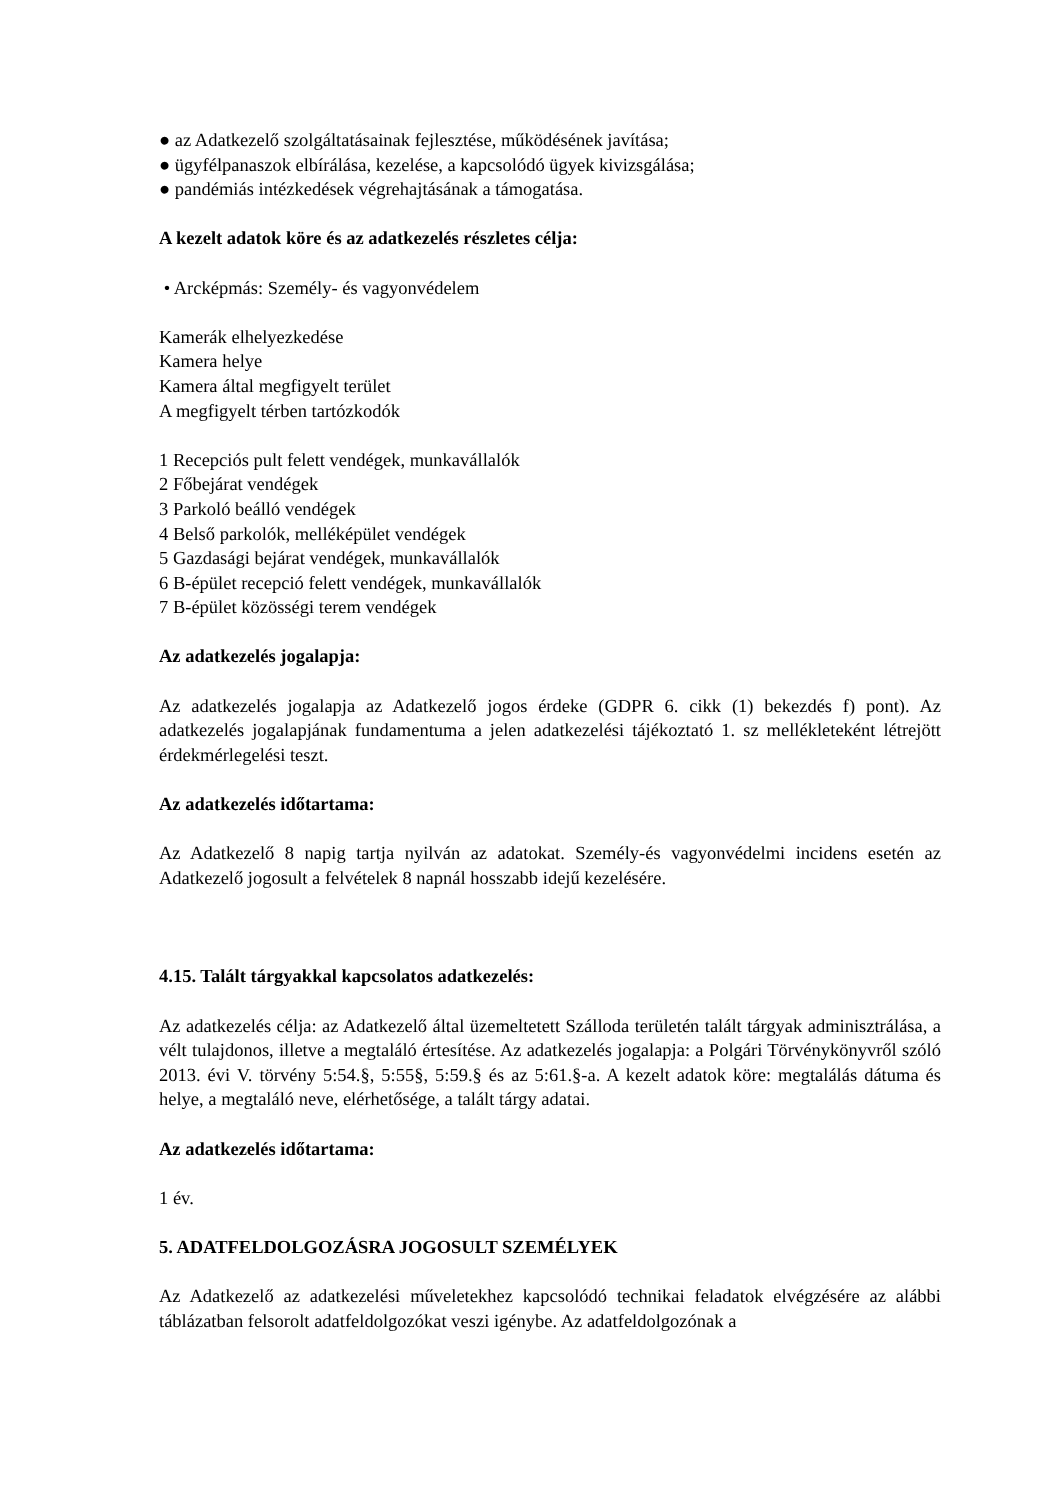● az Adatkezelő szolgáltatásainak fejlesztése, működésének javítása;
● ügyfélpanaszok elbírálása, kezelése, a kapcsolódó ügyek kivizsgálása;
● pandémiás intézkedések végrehajtásának a támogatása.
A kezelt adatok köre és az adatkezelés részletes célja:
• Arcképmás: Személy- és vagyonvédelem
Kamerák elhelyezkedése
Kamera helye
Kamera által megfigyelt terület
A megfigyelt térben tartózkodók
1 Recepciós pult felett vendégek, munkavállalók
2 Főbejárat vendégek
3 Parkoló beálló vendégek
4 Belső parkolók, melléképület vendégek
5 Gazdasági bejárat vendégek, munkavállalók
6 B-épület recepció felett vendégek, munkavállalók
7 B-épület közösségi terem vendégek
Az adatkezelés jogalapja:
Az adatkezelés jogalapja az Adatkezelő jogos érdeke (GDPR 6. cikk (1) bekezdés f) pont). Az adatkezelés jogalapjának fundamentuma a jelen adatkezelési tájékoztató 1. sz mellékleteként létrejött érdekmérlegelési teszt.
Az adatkezelés időtartama:
Az Adatkezelő 8 napig tartja nyilván az adatokat. Személy-és vagyonvédelmi incidens esetén az Adatkezelő jogosult a felvételek 8 napnál hosszabb idejű kezelésére.
4.15. Talált tárgyakkal kapcsolatos adatkezelés:
Az adatkezelés célja: az Adatkezelő által üzemeltetett Szálloda területén talált tárgyak adminisztrálása, a vélt tulajdonos, illetve a megtaláló értesítése. Az adatkezelés jogalapja: a Polgári Törvénykönyvről szóló 2013. évi V. törvény 5:54.§, 5:55§, 5:59.§ és az 5:61.§-a. A kezelt adatok köre: megtalálás dátuma és helye, a megtaláló neve, elérhetősége, a talált tárgy adatai.
Az adatkezelés időtartama:
1 év.
5. ADATFELDOLGOZÁSRA JOGOSULT SZEMÉLYEK
Az Adatkezelő az adatkezelési műveletekhez kapcsolódó technikai feladatok elvégzésére az alábbi táblázatban felsorolt adatfeldolgozókat veszi igénybe. Az adatfeldolgozónak a